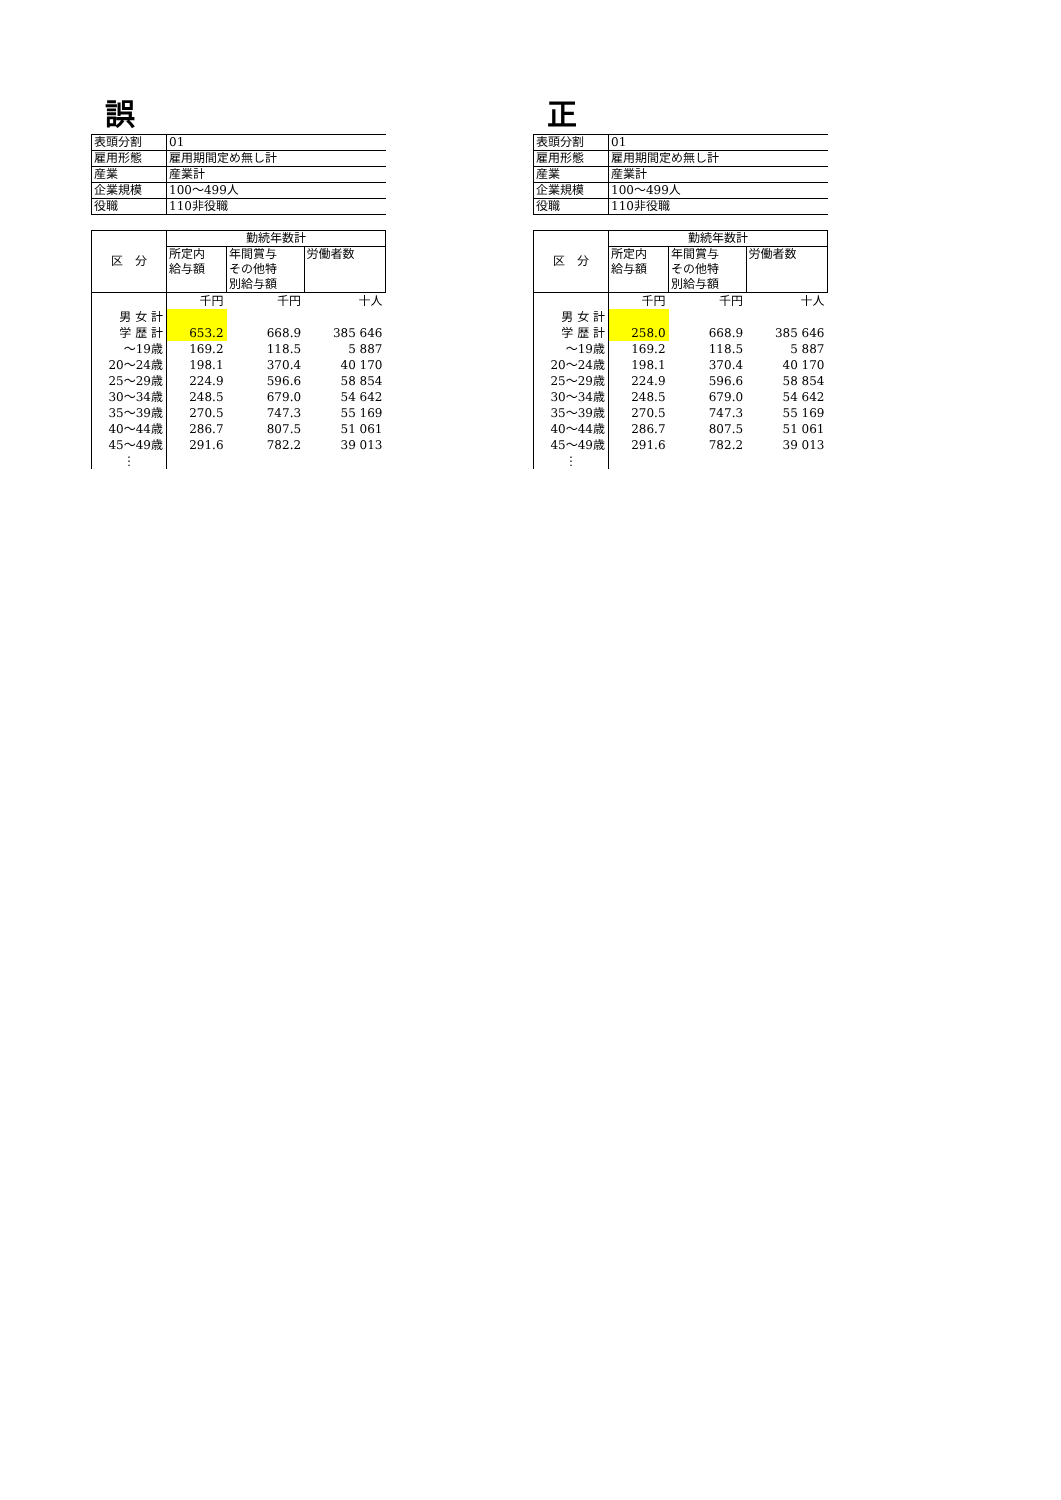誤
| 表頭分割 | 01 |
| 雇用形態 | 雇用期間定め無し計 |
| 産業 | 産業計 |
| 企業規模 | 100～499人 |
| 役職 | 110非役職 |
| 区 分 | 勤続年数計 | | |
| --- | --- | --- | --- |
| | 所定内 給与額 | 年間賞与 その他特 別給与額 | 労働者数 |
| | 千円 | 千円 | 十人 |
| 男 女 計 学 歴 計 | 653.2 | 668.9 | 385 646 |
| ～19歳 | 169.2 | 118.5 | 5 887 |
| 20～24歳 | 198.1 | 370.4 | 40 170 |
| 25～29歳 | 224.9 | 596.6 | 58 854 |
| 30～34歳 | 248.5 | 679.0 | 54 642 |
| 35～39歳 | 270.5 | 747.3 | 55 169 |
| 40～44歳 | 286.7 | 807.5 | 51 061 |
| 45～49歳 | 291.6 | 782.2 | 39 013 |
| ⋮ | | | |
正
| 表頭分割 | 01 |
| 雇用形態 | 雇用期間定め無し計 |
| 産業 | 産業計 |
| 企業規模 | 100～499人 |
| 役職 | 110非役職 |
| 区 分 | 勤続年数計 | | |
| --- | --- | --- | --- |
| | 所定内 給与額 | 年間賞与 その他特 別給与額 | 労働者数 |
| | 千円 | 千円 | 十人 |
| 男 女 計 学 歴 計 | 258.0 | 668.9 | 385 646 |
| ～19歳 | 169.2 | 118.5 | 5 887 |
| 20～24歳 | 198.1 | 370.4 | 40 170 |
| 25～29歳 | 224.9 | 596.6 | 58 854 |
| 30～34歳 | 248.5 | 679.0 | 54 642 |
| 35～39歳 | 270.5 | 747.3 | 55 169 |
| 40～44歳 | 286.7 | 807.5 | 51 061 |
| 45～49歳 | 291.6 | 782.2 | 39 013 |
| ⋮ | | | |